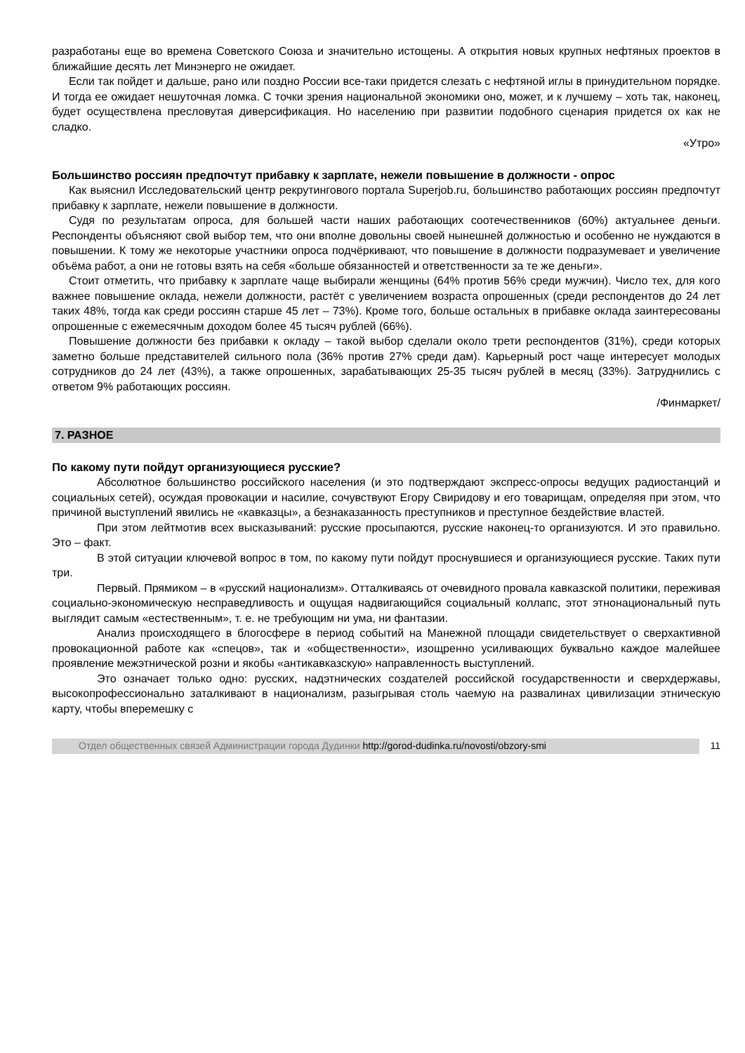разработаны еще во времена Советского Союза и значительно истощены. А открытия новых крупных нефтяных проектов в ближайшие десять лет Минэнерго не ожидает.
Если так пойдет и дальше, рано или поздно России все-таки придется слезать с нефтяной иглы в принудительном порядке. И тогда ее ожидает нешуточная ломка. С точки зрения национальной экономики оно, может, и к лучшему – хоть так, наконец, будет осуществлена пресловутая диверсификация. Но населению при развитии подобного сценария придется ох как не сладко.
«Утро»
Большинство россиян предпочтут прибавку к зарплате, нежели повышение в должности - опрос
Как выяснил Исследовательский центр рекрутингового портала Superjob.ru, большинство работающих россиян предпочтут прибавку к зарплате, нежели повышение в должности.
Судя по результатам опроса, для большей части наших работающих соотечественников (60%) актуальнее деньги. Респонденты объясняют свой выбор тем, что они вполне довольны своей нынешней должностью и особенно не нуждаются в повышении. К тому же некоторые участники опроса подчёркивают, что повышение в должности подразумевает и увеличение объёма работ, а они не готовы взять на себя «больше обязанностей и ответственности за те же деньги».
Стоит отметить, что прибавку к зарплате чаще выбирали женщины (64% против 56% среди мужчин). Число тех, для кого важнее повышение оклада, нежели должности, растёт с увеличением возраста опрошенных (среди респондентов до 24 лет таких 48%, тогда как среди россиян старше 45 лет – 73%). Кроме того, больше остальных в прибавке оклада заинтересованы опрошенные с ежемесячным доходом более 45 тысяч рублей (66%).
Повышение должности без прибавки к окладу – такой выбор сделали около трети респондентов (31%), среди которых заметно больше представителей сильного пола (36% против 27% среди дам). Карьерный рост чаще интересует молодых сотрудников до 24 лет (43%), а также опрошенных, зарабатывающих 25-35 тысяч рублей в месяц (33%). Затруднились с ответом 9% работающих россиян.
/Финмаркет/
7. РАЗНОЕ
По какому пути пойдут организующиеся русские?
Абсолютное большинство российского населения (и это подтверждают экспресс-опросы ведущих радиостанций и социальных сетей), осуждая провокации и насилие, сочувствуют Егору Свиридову и его товарищам, определяя при этом, что причиной выступлений явились не «кавказцы», а безнаказанность преступников и преступное бездействие властей.
При этом лейтмотив всех высказываний: русские просыпаются, русские наконец-то организуются. И это правильно. Это – факт.
В этой ситуации ключевой вопрос в том, по какому пути пойдут проснувшиеся и организующиеся русские. Таких пути три.
Первый. Прямиком – в «русский национализм». Отталкиваясь от очевидного провала кавказской политики, переживая социально-экономическую несправедливость и ощущая надвигающийся социальный коллапс, этот этнонациональный путь выглядит самым «естественным», т. е. не требующим ни ума, ни фантазии.
Анализ происходящего в блогосфере в период событий на Манежной площади свидетельствует о сверхактивной провокационной работе как «спецов», так и «общественности», изощренно усиливающих буквально каждое малейшее проявление межэтнической розни и якобы «антикавказскую» направленность выступлений.
Это означает только одно: русских, надэтнических создателей российской государственности и сверхдержавы, высокопрофессионально заталкивают в национализм, разыгрывая столь чаемую на развалинах цивилизации этническую карту, чтобы вперемешку с
Отдел общественных связей Администрации города Дудинки http://gorod-dudinka.ru/novosti/obzory-smi
11